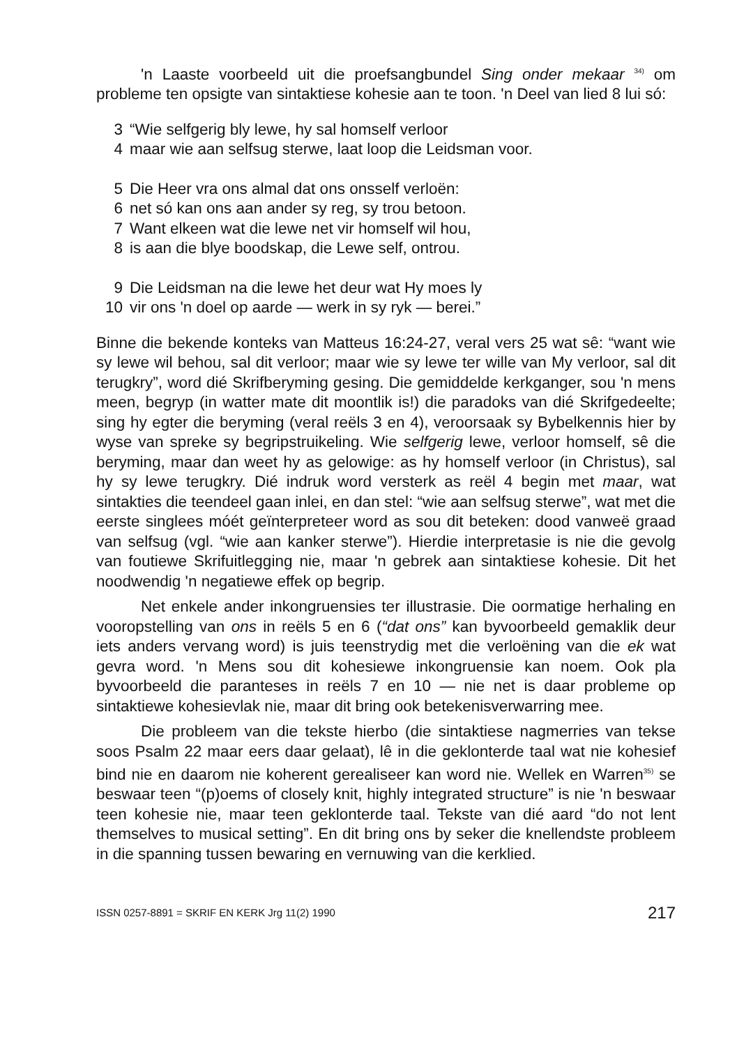'n Laaste voorbeeld uit die proefsangbundel Sing onder mekaar <sup>34)</sup> om probleme ten opsigte van sintaktiese kohesie aan te toon. 'n Deel van lied 8 lui só:
3 “Wie selfgerig bly lewe, hy sal homself verloor
4 maar wie aan selfsug sterwe, laat loop die Leidsman voor.
5 Die Heer vra ons almal dat ons onsself verloën:
6 net só kan ons aan ander sy reg, sy trou betoon.
7 Want elkeen wat die lewe net vir homself wil hou,
8 is aan die blye boodskap, die Lewe self, ontrou.
9 Die Leidsman na die lewe het deur wat Hy moes ly
10 vir ons 'n doel op aarde — werk in sy ryk — berei.”
Binne die bekende konteks van Matteus 16:24-27, veral vers 25 wat sê: “want wie sy lewe wil behou, sal dit verloor; maar wie sy lewe ter wille van My verloor, sal dit terugkry”, word dié Skrifberyming gesing. Die gemiddelde kerkganger, sou 'n mens meen, begryp (in watter mate dit moontlik is!) die paradoks van dié Skrifgedeelte; sing hy egter die beryming (veral reëls 3 en 4), veroorsaak sy Bybelkennis hier by wyse van spreke sy begripstruikeling. Wie selfgerig lewe, verloor homself, sê die beryming, maar dan weet hy as gelowige: as hy homself verloor (in Christus), sal hy sy lewe terugkry. Dié indruk word versterk as reël 4 begin met maar, wat sintakties die teendeel gaan inlei, en dan stel: “wie aan selfsug sterwe”, wat met die eerste singlees móét geïnterpreteer word as sou dit beteken: dood vanweë graad van selfsug (vgl. “wie aan kanker sterwe”). Hierdie interpretasie is nie die gevolg van foutiewe Skrifuitlegging nie, maar 'n gebrek aan sintaktiese kohesie. Dit het noodwendig 'n negatiewe effek op begrip.
Net enkele ander inkongruensies ter illustrasie. Die oormatige herhaling en vooropstelling van ons in reëls 5 en 6 (“dat ons” kan byvoorbeeld gemaklik deur iets anders vervang word) is juis teenstrydig met die verloëning van die ek wat gevra word. 'n Mens sou dit kohesiewe inkongruensie kan noem. Ook pla byvoorbeeld die paranteses in reëls 7 en 10 — nie net is daar probleme op sintaktiewe kohesievlak nie, maar dit bring ook betekenisverwarring mee.
Die probleem van die tekste hierbo (die sintaktiese nagmerries van tekse soos Psalm 22 maar eers daar gelaat), lê in die geklonterde taal wat nie kohesief bind nie en daarom nie koherent gerealiseer kan word nie. Wellek en Warren<sup>35)</sup> se beswaar teen “(p)oems of closely knit, highly integrated structure” is nie 'n beswaar teen kohesie nie, maar teen geklonterde taal. Tekste van dié aard “do not lent themselves to musical setting”. En dit bring ons by seker die knellendste probleem in die spanning tussen bewaring en vernuwing van die kerklied.
ISSN 0257-8891 = SKRIF EN KERK Jrg 11(2) 1990 217